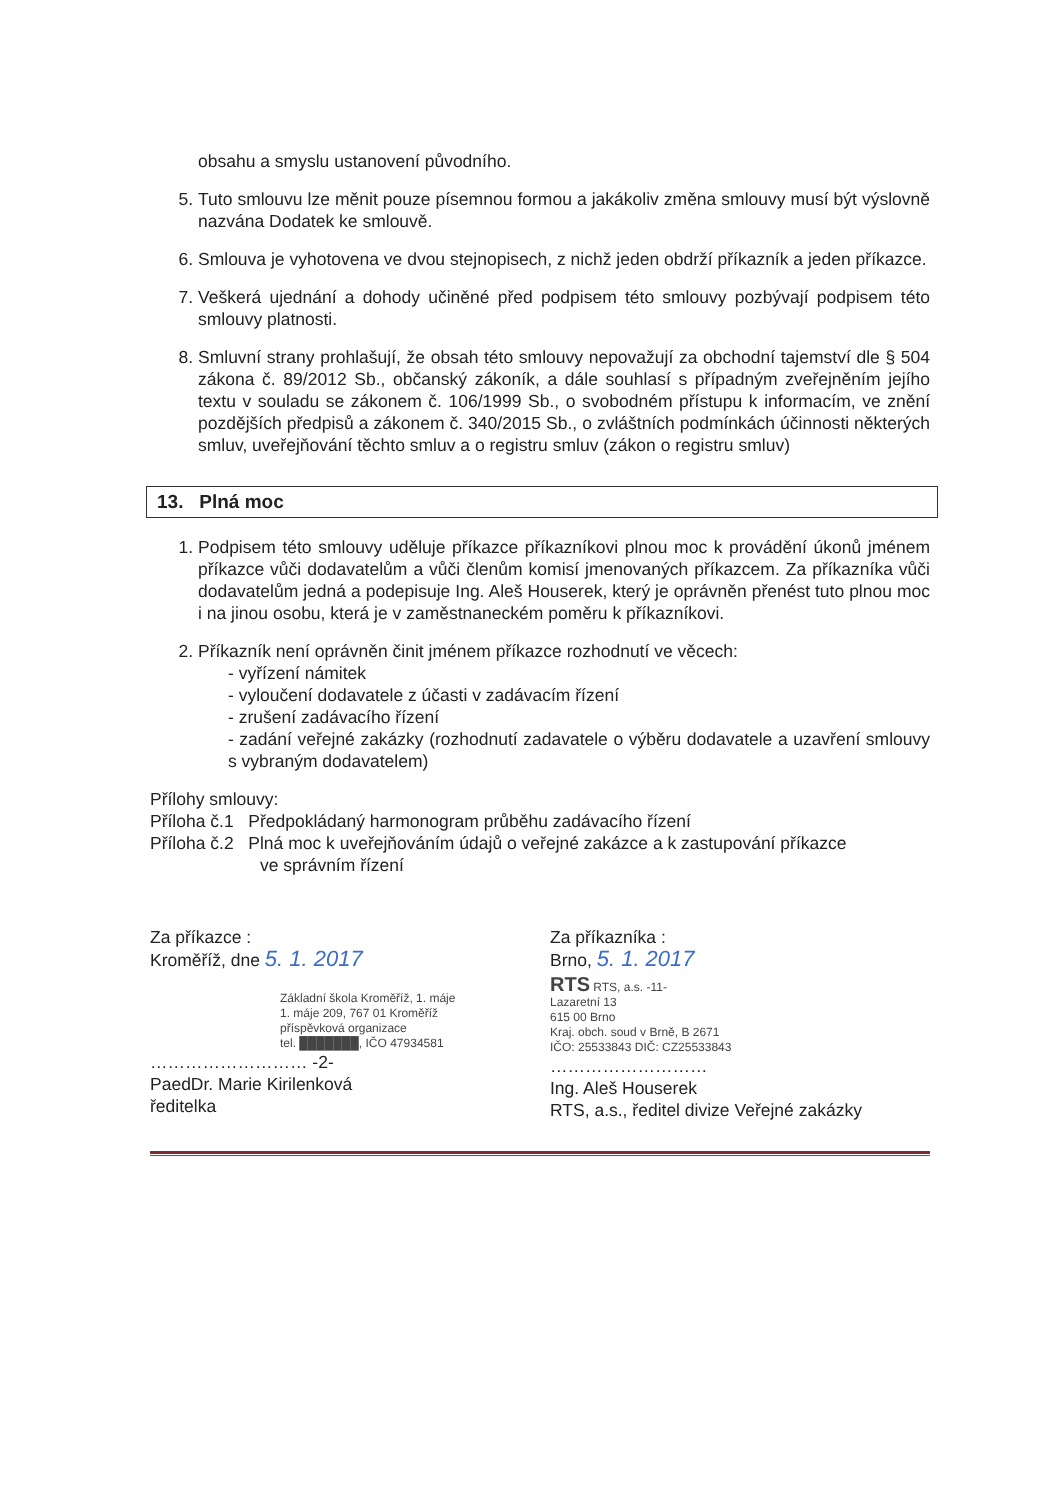obsahu a smyslu ustanovení původního.
5. Tuto smlouvu lze měnit pouze písemnou formou a jakákoliv změna smlouvy musí být výslovně nazvána Dodatek ke smlouvě.
6. Smlouva je vyhotovena ve dvou stejnopisech, z nichž jeden obdrží příkazník a jeden příkazce.
7. Veškerá ujednání a dohody učiněné před podpisem této smlouvy pozbývají podpisem této smlouvy platnosti.
8. Smluvní strany prohlašují, že obsah této smlouvy nepovažují za obchodní tajemství dle § 504 zákona č. 89/2012 Sb., občanský zákoník, a dále souhlasí s případným zveřejněním jejího textu v souladu se zákonem č. 106/1999 Sb., o svobodném přístupu k informacím, ve znění pozdějších předpisů a zákonem č. 340/2015 Sb., o zvláštních podmínkách účinnosti některých smluv, uveřejňování těchto smluv a o registru smluv (zákon o registru smluv)
13. Plná moc
1. Podpisem této smlouvy uděluje příkazce příkazníkovi plnou moc k provádění úkonů jménem příkazce vůči dodavatelům a vůči členům komisí jmenovaných příkazcem. Za příkazníka vůči dodavatelům jedná a podepisuje Ing. Aleš Houserek, který je oprávněn přenést tuto plnou moc i na jinou osobu, která je v zaměstnaneckém poměru k příkazníkovi.
2. Příkazník není oprávněn činit jménem příkazce rozhodnutí ve věcech:
- vyřízení námitek
- vyloučení dodavatele z účasti v zadávacím řízení
- zrušení zadávacího řízení
- zadání veřejné zakázky (rozhodnutí zadavatele o výběru dodavatele a uzavření smlouvy s vybraným dodavatelem)
Přílohy smlouvy:
Příloha č.1 Předpokládaný harmonogram průběhu zadávacího řízení
Příloha č.2 Plná moc k uveřejňováním údajů o veřejné zakázce a k zastupování příkazce
ve správním řízení
Za příkazce :
Kroměříž, dne 5. 1. 2017
Základní škola Kroměříž, 1. máje
1. máje 209, 767 01 Kroměříž
příspěvková organizace
tel. ███████, IČO 47934581
……………………… -2-
PaedDr. Marie Kirilenková
ředitelka
Za příkazníka :
Brno, 5. 1. 2017
RTS RTS, a.s. -11-
Lazaretní 13
615 00 Brno
Kraj. obch. soud v Brně, B 2671
IČO: 25533843 DIČ: CZ25533843
………………………
Ing. Aleš Houserek
RTS, a.s., ředitel divize Veřejné zakázky